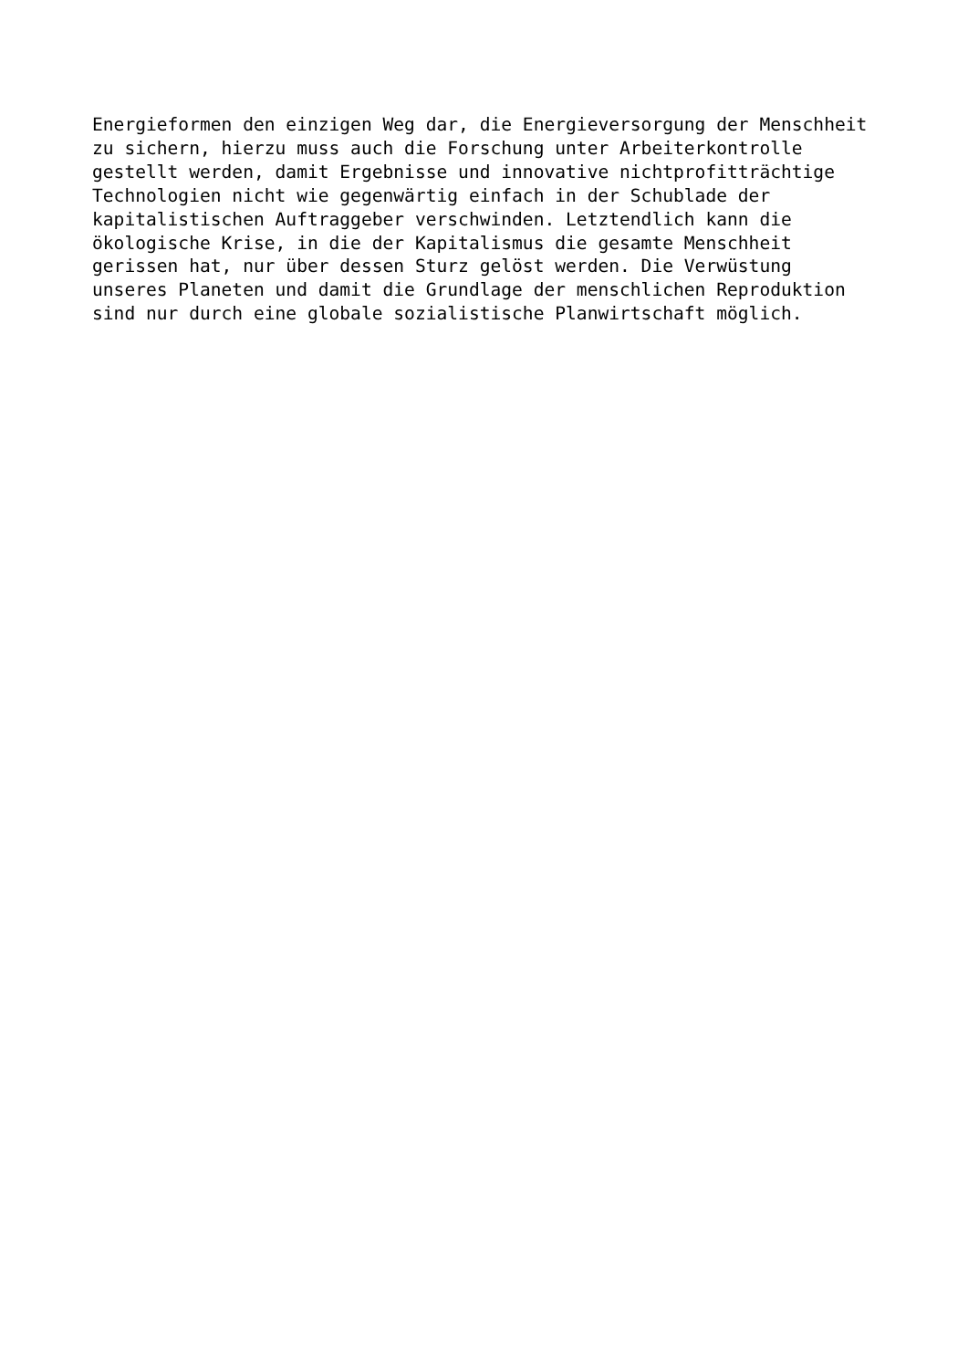Energieformen den einzigen Weg dar, die Energieversorgung der Menschheit zu sichern, hierzu muss auch die Forschung unter Arbeiterkontrolle gestellt werden, damit Ergebnisse und innovative nichtprofitträchtige Technologien nicht wie gegenwärtig einfach in der Schublade der kapitalistischen Auftraggeber verschwinden. Letztendlich kann die ökologische Krise, in die der Kapitalismus die gesamte Menschheit gerissen hat, nur über dessen Sturz gelöst werden. Die Verwüstung unseres Planeten und damit die Grundlage der menschlichen Reproduktion sind nur durch eine globale sozialistische Planwirtschaft möglich.